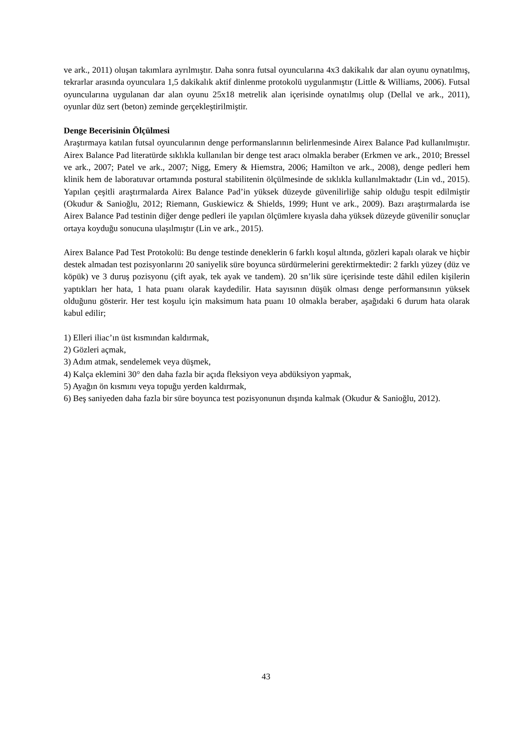ve ark., 2011) oluşan takımlara ayrılmıştır. Daha sonra futsal oyuncularına 4x3 dakikalık dar alan oyunu oynatılmış, tekrarlar arasında oyunculara 1,5 dakikalık aktif dinlenme protokolü uygulanmıştır (Little & Williams, 2006). Futsal oyuncularına uygulanan dar alan oyunu 25x18 metrelik alan içerisinde oynatılmış olup (Dellal ve ark., 2011), oyunlar düz sert (beton) zeminde gerçekleştirilmiştir.
Denge Becerisinin Ölçülmesi
Araştırmaya katılan futsal oyuncularının denge performanslarının belirlenmesinde Airex Balance Pad kullanılmıştır. Airex Balance Pad literatürde sıklıkla kullanılan bir denge test aracı olmakla beraber (Erkmen ve ark., 2010; Bressel ve ark., 2007; Patel ve ark., 2007; Nigg, Emery & Hiemstra, 2006; Hamilton ve ark., 2008), denge pedleri hem klinik hem de laboratuvar ortamında postural stabilitenin ölçülmesinde de sıklıkla kullanılmaktadır (Lin vd., 2015). Yapılan çeşitli araştırmalarda Airex Balance Pad’in yüksek düzeyde güvenilirliğe sahip olduğu tespit edilmiştir (Okudur & Sanioğlu, 2012; Riemann, Guskiewicz & Shields, 1999; Hunt ve ark., 2009). Bazı araştırmalarda ise Airex Balance Pad testinin diğer denge pedleri ile yapılan ölçümlere kıyasla daha yüksek düzeyde güvenilir sonuçlar ortaya koyduğu sonucuna ulaşılmıştır (Lin ve ark., 2015).
Airex Balance Pad Test Protokolü: Bu denge testinde deneklerin 6 farklı koşul altında, gözleri kapalı olarak ve hiçbir destek almadan test pozisyonlarını 20 saniyelik süre boyunca sürdürmelerini gerektirmektedir: 2 farklı yüzey (düz ve köpük) ve 3 duruş pozisyonu (çift ayak, tek ayak ve tandem). 20 sn’lik süre içerisinde teste dâhil edilen kişilerin yaptıkları her hata, 1 hata puanı olarak kaydedilir. Hata sayısının düşük olması denge performansının yüksek olduğunu gösterir. Her test koşulu için maksimum hata puanı 10 olmakla beraber, aşağıdaki 6 durum hata olarak kabul edilir;
1) Elleri iliac’ın üst kısmından kaldırmak,
2) Gözleri açmak,
3) Adım atmak, sendelemek veya düşmek,
4) Kalça eklemini 30° den daha fazla bir açıda fleksiyon veya abdüksiyon yapmak,
5) Ayağın ön kısmını veya topuğu yerden kaldırmak,
6) Beş saniyeden daha fazla bir süre boyunca test pozisyonunun dışında kalmak (Okudur & Sanioğlu, 2012).
43